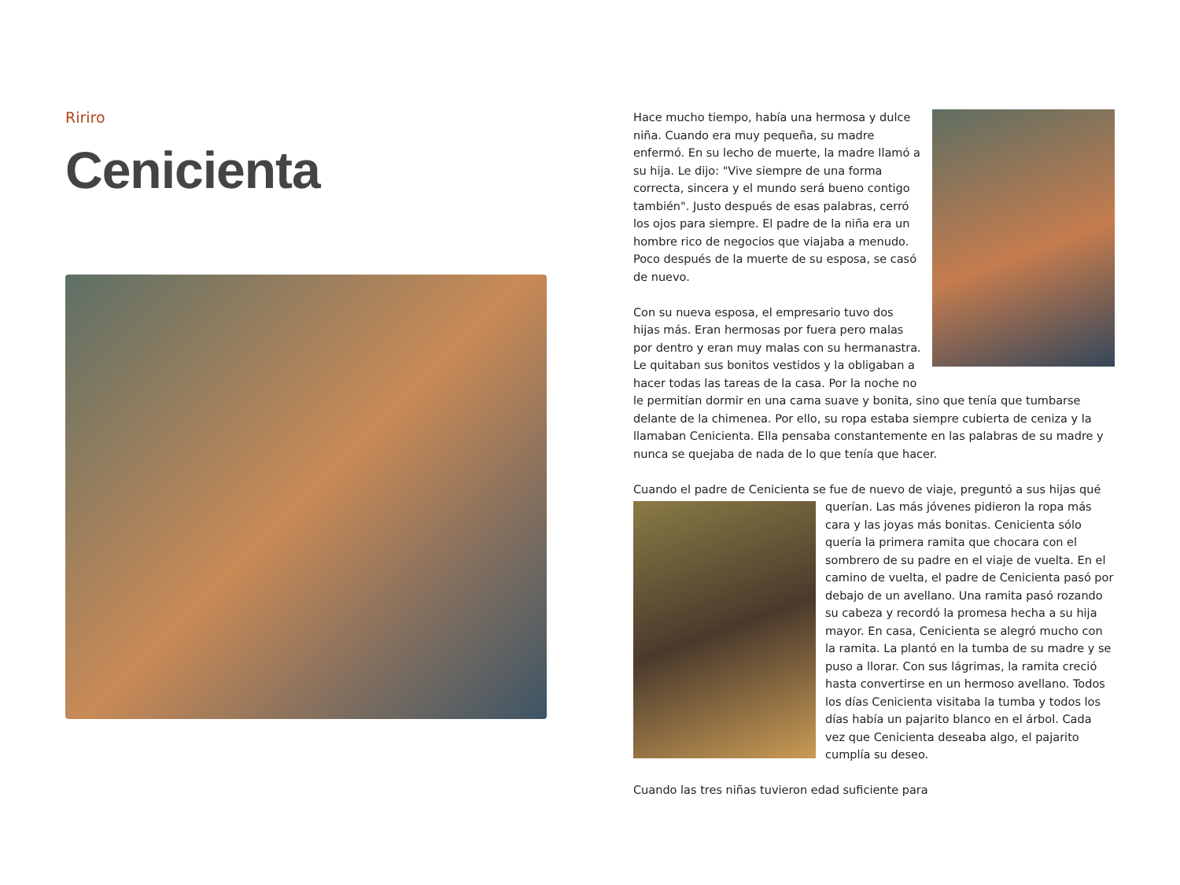Ririro
Cenicienta
Hace mucho tiempo, había una hermosa y dulce niña. Cuando era muy pequeña, su madre enfermó. En su lecho de muerte, la madre llamó a su hija. Le dijo: "Vive siempre de una forma correcta, sincera y el mundo será bueno contigo también". Justo después de esas palabras, cerró los ojos para siempre. El padre de la niña era un hombre rico de negocios que viajaba a menudo. Poco después de la muerte de su esposa, se casó de nuevo.
Con su nueva esposa, el empresario tuvo dos hijas más. Eran hermosas por fuera pero malas por dentro y eran muy malas con su hermanastra. Le quitaban sus bonitos vestidos y la obligaban a hacer todas las tareas de la casa. Por la noche no le permitían dormir en una cama suave y bonita, sino que tenía que tumbarse delante de la chimenea. Por ello, su ropa estaba siempre cubierta de ceniza y la llamaban Cenicienta. Ella pensaba constantemente en las palabras de su madre y nunca se quejaba de nada de lo que tenía que hacer.
Cuando el padre de Cenicienta se fue de nuevo de viaje, preguntó a sus hijas qué querían. Las más jóvenes pidieron la ropa más cara y las joyas más bonitas. Cenicienta sólo quería la primera ramita que chocara con el sombrero de su padre en el viaje de vuelta. En el camino de vuelta, el padre de Cenicienta pasó por debajo de un avellano. Una ramita pasó rozando su cabeza y recordó la promesa hecha a su hija mayor. En casa, Cenicienta se alegró mucho con la ramita. La plantó en la tumba de su madre y se puso a llorar. Con sus lágrimas, la ramita creció hasta convertirse en un hermoso avellano. Todos los días Cenicienta visitaba la tumba y todos los días había un pajarito blanco en el árbol. Cada vez que Cenicienta deseaba algo, el pajarito cumplía su deseo.
Cuando las tres niñas tuvieron edad suficiente para